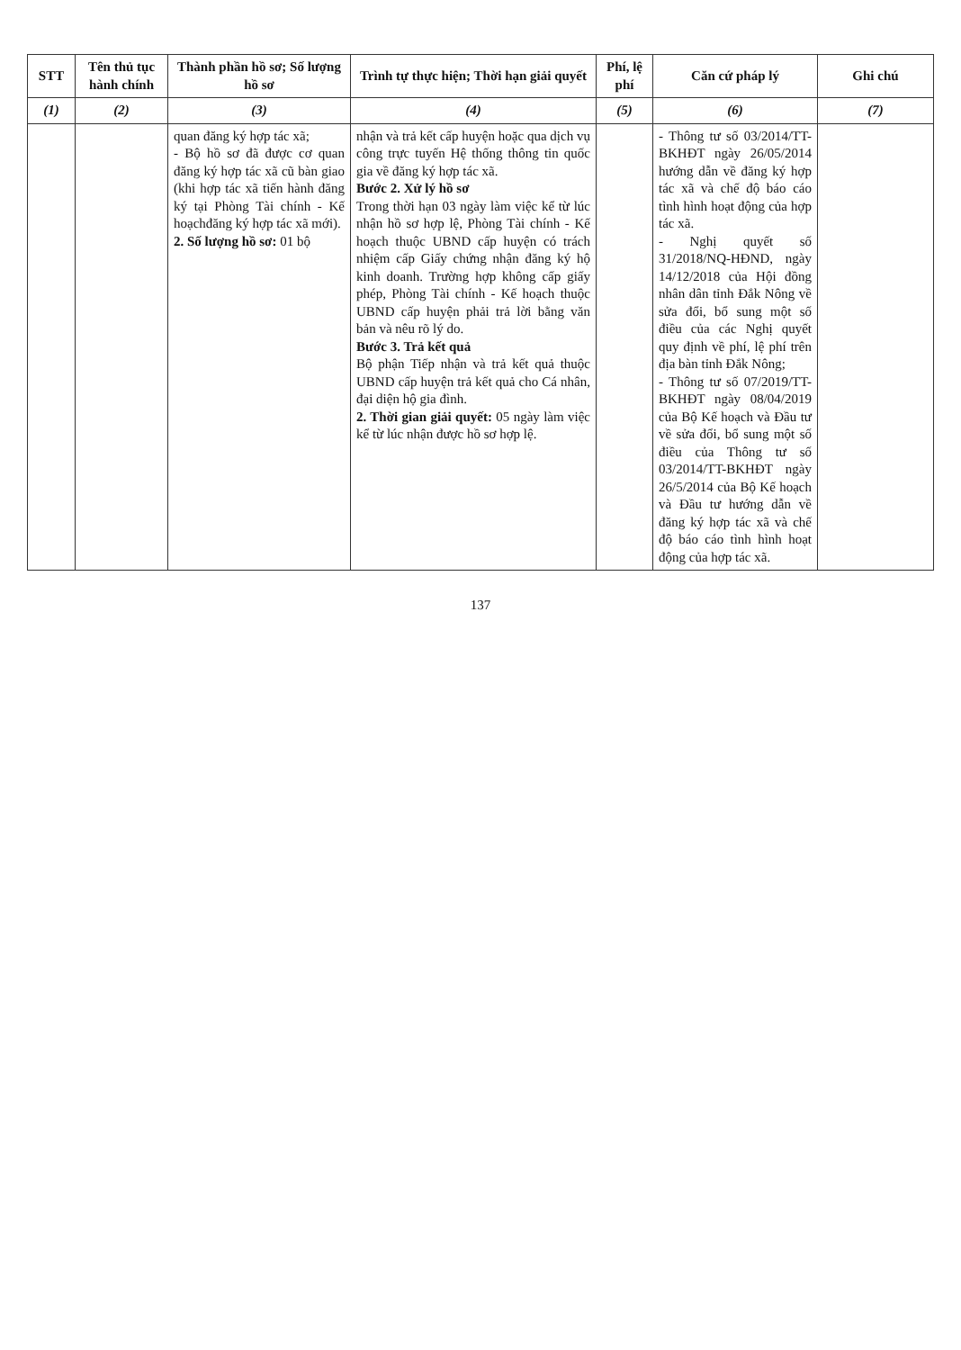| STT | Tên thủ tục hành chính | Thành phần hồ sơ; Số lượng hồ sơ | Trình tự thực hiện; Thời hạn giải quyết | Phí, lệ phí | Căn cứ pháp lý | Ghi chú |
| --- | --- | --- | --- | --- | --- | --- |
| (1) | (2) | (3) | (4) | (5) | (6) | (7) |
| | | quan đăng ký hợp tác xã; - Bộ hồ sơ đã được cơ quan đăng ký hợp tác xã cũ bàn giao (khi hợp tác xã tiến hành đăng ký tại Phòng Tài chính - Kế hoạchđăng ký hợp tác xã mới). 2. Số lượng hồ sơ: 01 bộ | nhận và trả kết cấp huyện hoặc qua dịch vụ công trực tuyến Hệ thống thông tin quốc gia về đăng ký hợp tác xã. Bước 2. Xử lý hồ sơ Trong thời hạn 03 ngày làm việc kể từ lúc nhận hồ sơ hợp lệ, Phòng Tài chính - Kế hoạch thuộc UBND cấp huyện có trách nhiệm cấp Giấy chứng nhận đăng ký hộ kinh doanh. Trường hợp không cấp giấy phép, Phòng Tài chính - Kế hoạch thuộc UBND cấp huyện phải trả lời bằng văn bản và nêu rõ lý do. Bước 3. Trả kết quả Bộ phận Tiếp nhận và trả kết quả thuộc UBND cấp huyện trả kết quả cho Cá nhân, đại diện hộ gia đình. 2. Thời gian giải quyết: 05 ngày làm việc kể từ lúc nhận được hồ sơ hợp lệ. | | - Thông tư số 03/2014/TT-BKHĐT ngày 26/05/2014 hướng dẫn về đăng ký hợp tác xã và chế độ báo cáo tình hình hoạt động của hợp tác xã. - Nghị quyết số 31/2018/NQ-HĐND, ngày 14/12/2018 của Hội đồng nhân dân tỉnh Đắk Nông về sửa đổi, bổ sung một số điều của các Nghị quyết quy định về phí, lệ phí trên địa bàn tỉnh Đắk Nông; - Thông tư số 07/2019/TT-BKHĐT ngày 08/04/2019 của Bộ Kế hoạch và Đầu tư về sửa đổi, bổ sung một số điều của Thông tư số 03/2014/TT-BKHĐT ngày 26/5/2014 của Bộ Kế hoạch và Đầu tư hướng dẫn về đăng ký hợp tác xã và chế độ báo cáo tình hình hoạt động của hợp tác xã. | |
137